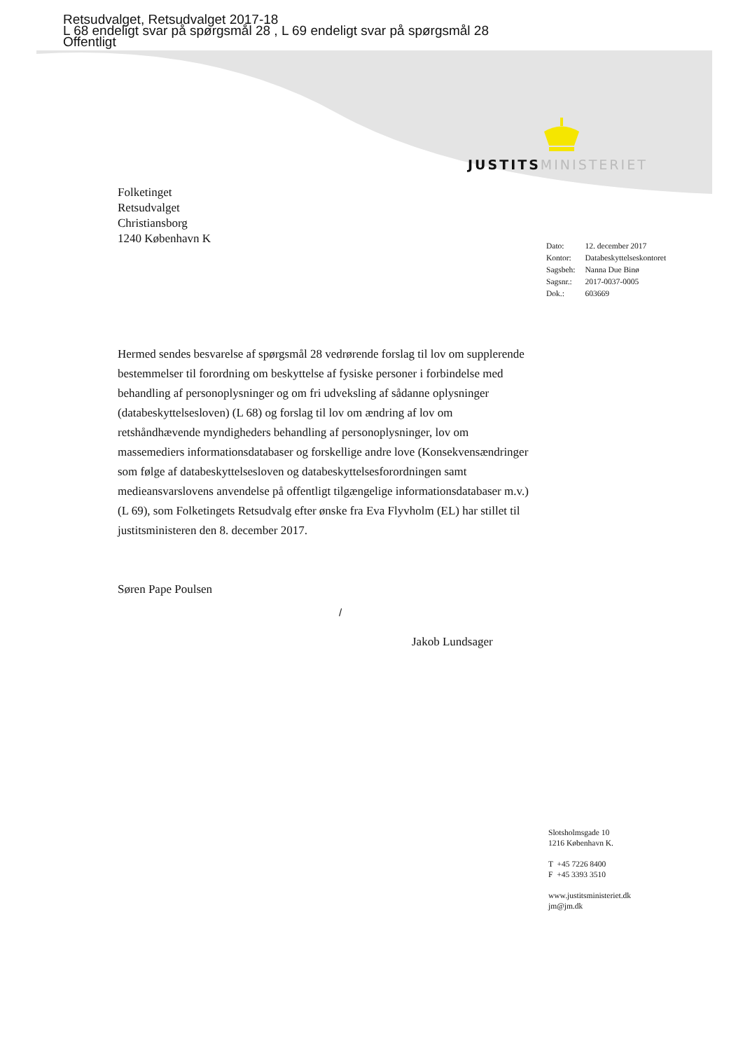Retsudvalget, Retsudvalget 2017-18
L 68 endeligt svar på spørgsmål 28 , L 69 endeligt svar på spørgsmål 28
Offentligt
JUSTITS MINISTERIET
Folketinget
Retsudvalget
Christiansborg
1240 København K
| Dato: | 12. december 2017 |
| Kontor: | Databeskyttelseskontoret |
| Sagsbeh: | Nanna Due Binø |
| Sagsnr.: | 2017-0037-0005 |
| Dok.: | 603669 |
Hermed sendes besvarelse af spørgsmål 28 vedrørende forslag til lov om supplerende bestemmelser til forordning om beskyttelse af fysiske personer i forbindelse med behandling af personoplysninger og om fri udveksling af sådanne oplysninger (databeskyttelsesloven) (L 68) og forslag til lov om ændring af lov om retshåndhævende myndigheders behandling af personoplysninger, lov om massemediers informationsdatabaser og forskellige andre love (Konsekvensændringer som følge af databeskyttelsesloven og databeskyttelsesforordningen samt medieansvarslovens anvendelse på offentligt tilgængelige informationsdatabaser m.v.) (L 69), som Folketingets Retsudvalg efter ønske fra Eva Flyvholm (EL) har stillet til justitsministeren den 8. december 2017.
Søren Pape Poulsen
/
Jakob Lundsager
Slotsholmsgade 10
1216 København K.
T +45 7226 8400
F +45 3393 3510
www.justitsministeriet.dk
jm@jm.dk